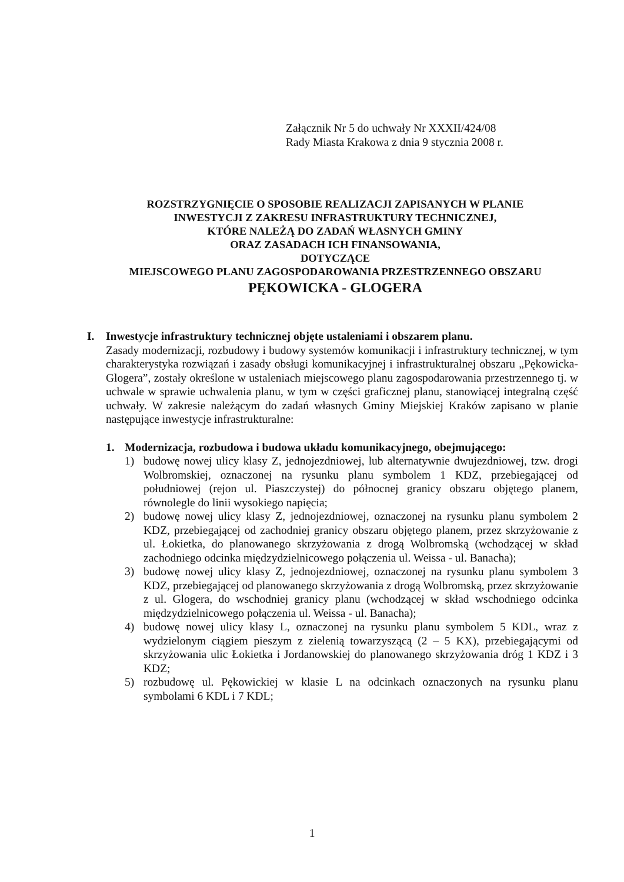Załącznik Nr 5 do uchwały Nr XXXII/424/08
Rady Miasta Krakowa z dnia 9 stycznia 2008 r.
ROZSTRZYGNIĘCIE O SPOSOBIE REALIZACJI ZAPISANYCH W PLANIE
INWESTYCJI Z ZAKRESU INFRASTRUKTURY TECHNICZNEJ,
KTÓRE NALEŻĄ DO ZADAŃ WŁASNYCH GMINY
ORAZ ZASADACH ICH FINANSOWANIA,
DOTYCZĄCE
MIEJSCOWEGO PLANU ZAGOSPODAROWANIA PRZESTRZENNEGO OBSZARU
PĘKOWICKA - GLOGERA
I. Inwestycje infrastruktury technicznej objęte ustaleniami i obszarem planu.
Zasady modernizacji, rozbudowy i budowy systemów komunikacji i infrastruktury technicznej, w tym charakterystyka rozwiązań i zasady obsługi komunikacyjnej i infrastrukturalnej obszaru „Pękowicka-Glogera”, zostały określone w ustaleniach miejscowego planu zagospodarowania przestrzennego tj. w uchwale w sprawie uchwalenia planu, w tym w części graficznej planu, stanowiącej integralną część uchwały. W zakresie należącym do zadań własnych Gminy Miejskiej Kraków zapisano w planie następujące inwestycje infrastrukturalne:
1. Modernizacja, rozbudowa i budowa układu komunikacyjnego, obejmującego:
1) budowę nowej ulicy klasy Z, jednojezdniowej, lub alternatywnie dwujezdniowej, tzw. drogi Wolbromskiej, oznaczonej na rysunku planu symbolem 1 KDZ, przebiegającej od południowej (rejon ul. Piaszczystej) do północnej granicy obszaru objętego planem, równolegle do linii wysokiego napięcia;
2) budowę nowej ulicy klasy Z, jednojezdniowej, oznaczonej na rysunku planu symbolem 2 KDZ, przebiegającej od zachodniej granicy obszaru objętego planem, przez skrzyżowanie z ul. Łokietka, do planowanego skrzyżowania z drogą Wolbromską (wchodzącej w skład zachodniego odcinka międzydzielnicowego połączenia ul. Weissa - ul. Banacha);
3) budowę nowej ulicy klasy Z, jednojezdniowej, oznaczonej na rysunku planu symbolem 3 KDZ, przebiegającej od planowanego skrzyżowania z drogą Wolbromską, przez skrzyżowanie z ul. Glogera, do wschodniej granicy planu (wchodzącej w skład wschodniego odcinka międzydzielnicowego połączenia ul. Weissa - ul. Banacha);
4) budowę nowej ulicy klasy L, oznaczonej na rysunku planu symbolem 5 KDL, wraz z wydzielonym ciągiem pieszym z zielenią towarzyszącą (2 – 5 KX), przebiegającymi od skrzyżowania ulic Łokietka i Jordanowskiej do planowanego skrzyżowania dróg 1 KDZ i 3 KDZ;
5) rozbudowę ul. Pękowickiej w klasie L na odcinkach oznaczonych na rysunku planu symbolami 6 KDL i 7 KDL;
1